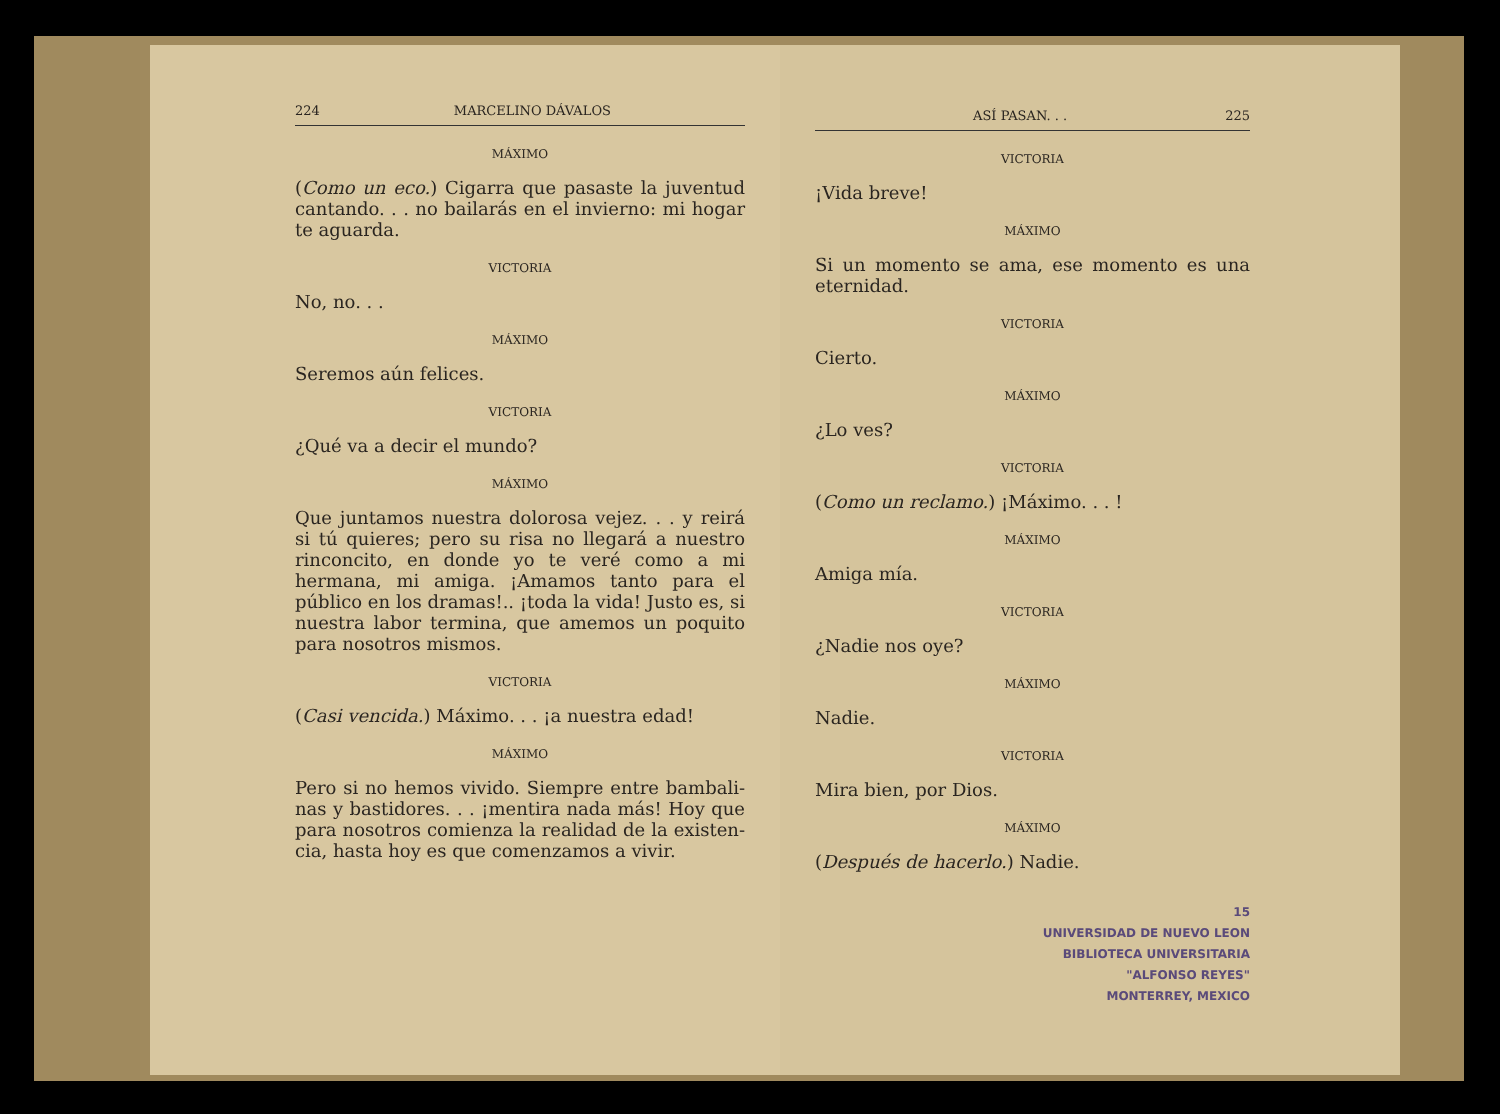224 MARCELINO DÁVALOS
MÁXIMO
(Como un eco.) Cigarra que pasaste la juventud cantando. . . no bailarás en el invierno: mi hogar te aguarda.
VICTORIA
No, no. . .
MÁXIMO
Seremos aún felices.
VICTORIA
¿Qué va a decir el mundo?
MÁXIMO
Que juntamos nuestra dolorosa vejez. . . y reirá si tú quieres; pero su risa no llegará a nuestro rin­concito, en donde yo te veré como a mi hermana, mi amiga. ¡Amamos tanto para el público en los dramas!.. ¡toda la vida! Justo es, si nuestra labor termina, que amemos un poquito para nosotros mismos.
VICTORIA
(Casi vencida.) Máximo. . . ¡a nuestra edad!
MÁXIMO
Pero si no hemos vivido. Siempre entre bambali­nas y bastidores. . . ¡mentira nada más! Hoy que para nosotros comienza la realidad de la existen­cia, hasta hoy es que comenzamos a vivir.
ASÍ PASAN. . . 225
VICTORIA
¡Vida breve!
MÁXIMO
Si un momento se ama, ese momento es una eter­nidad.
VICTORIA
Cierto.
MÁXIMO
¿Lo ves?
VICTORIA
(Como un reclamo.) ¡Máximo. . . !
MÁXIMO
Amiga mía.
VICTORIA
¿Nadie nos oye?
MÁXIMO
Nadie.
VICTORIA
Mira bien, por Dios.
MÁXIMO
(Después de hacerlo.) Nadie.
15
UNIVERSIDAD DE NUEVO LEON
BIBLIOTECA UNIVERSITARIA
"ALFONSO REYES"
MONTERREY, MEXICO